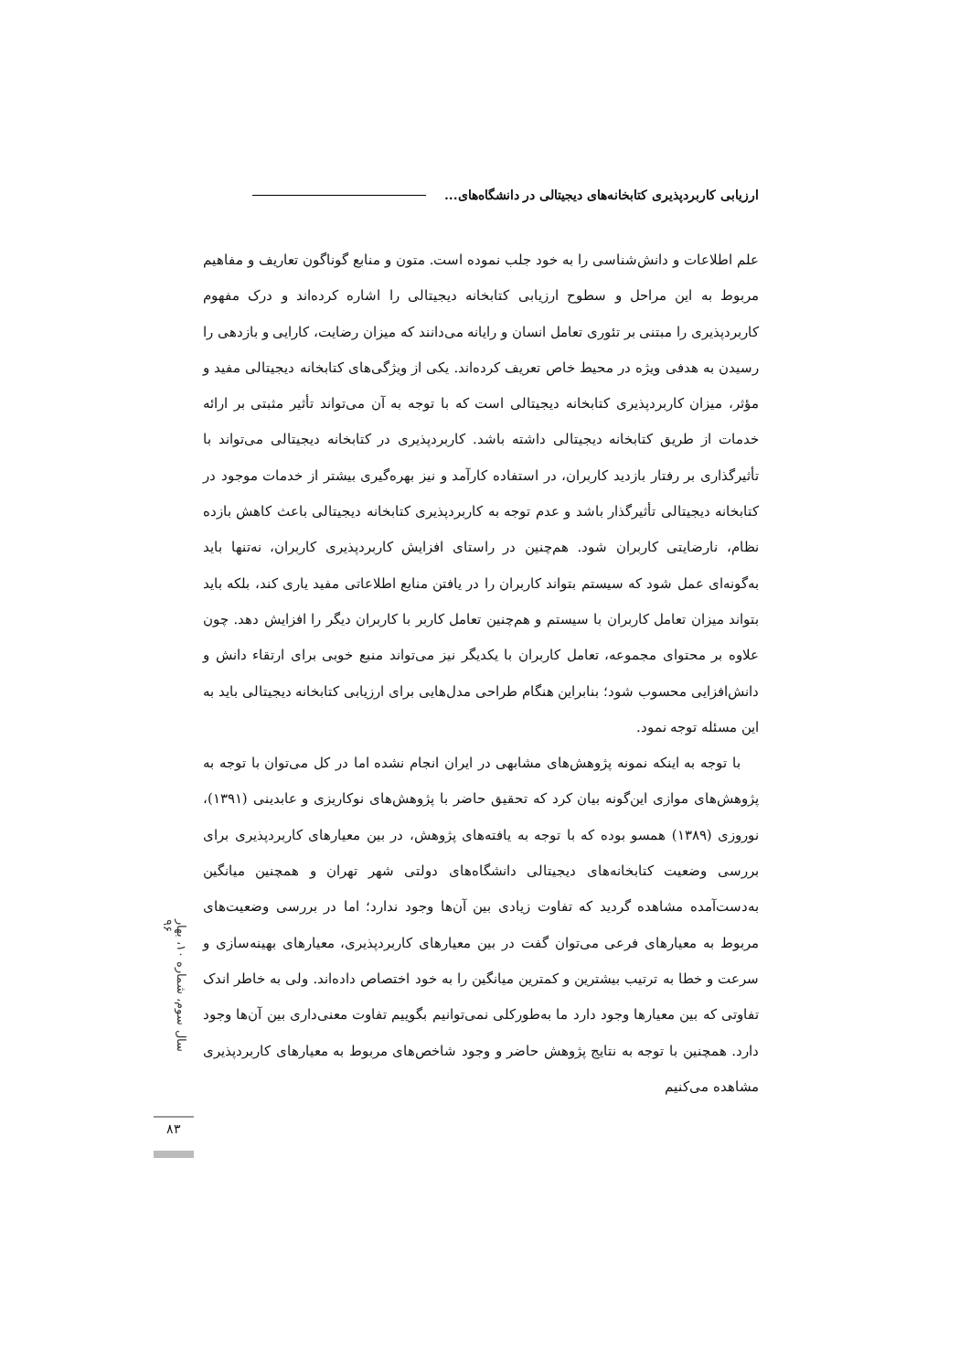ارزیابی کاربردپذیری کتابخانه‌های دیجیتالی در دانشگاه‌های...
علم اطلاعات و دانش‌شناسی را به خود جلب نموده است. متون و منابع گوناگون تعاریف و مفاهیم مربوط به این مراحل و سطوح ارزیابی کتابخانه دیجیتالی را اشاره کرده‌اند و درک مفهوم کاربردپذیری را مبتنی بر تئوری تعامل انسان و رایانه می‌دانند که میزان رضایت، کارایی و بازدهی را رسیدن به هدفی ویژه در محیط خاص تعریف کرده‌اند. یکی از ویژگی‌های کتابخانه دیجیتالی مفید و مؤثر، میزان کاربردپذیری کتابخانه دیجیتالی است که با توجه به آن می‌تواند تأثیر مثبتی بر ارائه خدمات از طریق کتابخانه دیجیتالی داشته باشد. کاربردپذیری در کتابخانه دیجیتالی می‌تواند با تأثیرگذاری بر رفتار بازدید کاربران، در استفاده کارآمد و نیز بهره‌گیری بیشتر از خدمات موجود در کتابخانه دیجیتالی تأثیرگذار باشد و عدم توجه به کاربردپذیری کتابخانه دیجیتالی باعث کاهش بازده نظام، نارضایتی کاربران شود. هم‌چنین در راستای افزایش کاربردپذیری کاربران، نه‌تنها باید به‌گونه‌ای عمل شود که سیستم بتواند کاربران را در یافتن منابع اطلاعاتی مفید یاری کند، بلکه باید بتواند میزان تعامل کاربران با سیستم و هم‌چنین تعامل کاربر با کاربران دیگر را افزایش دهد. چون علاوه بر محتوای مجموعه، تعامل کاربران با یکدیگر نیز می‌تواند منبع خوبی برای ارتقاء دانش و دانش‌افزایی محسوب شود؛ بنابراین هنگام طراحی مدل‌هایی برای ارزیابی کتابخانه دیجیتالی باید به این مسئله توجه نمود.
با توجه به اینکه نمونه پژوهش‌های مشابهی در ایران انجام نشده اما در کل می‌توان با توجه به پژوهش‌های موازی این‌گونه بیان کرد که تحقیق حاضر با پژوهش‌های نوکاریزی و عابدینی (۱۳۹۱)، نوروزی (۱۳۸۹) همسو بوده که با توجه به یافته‌های پژوهش، در بین معیارهای کاربردپذیری برای بررسی وضعیت کتابخانه‌های دیجیتالی دانشگاه‌های دولتی شهر تهران و همچنین میانگین به‌دست‌آمده مشاهده گردید که تفاوت زیادی بین آن‌ها وجود ندارد؛ اما در بررسی وضعیت‌های مربوط به معیارهای فرعی می‌توان گفت در بین معیارهای کاربردپذیری، معیارهای بهینه‌سازی و سرعت و خطا به ترتیب بیشترین و کمترین میانگین را به خود اختصاص داده‌اند. ولی به خاطر اندک تفاوتی که بین معیارها وجود دارد ما به‌طورکلی نمی‌توانیم بگوییم تفاوت معنی‌داری بین آن‌ها وجود دارد. همچنین با توجه به نتایج پژوهش حاضر و وجود شاخص‌های مربوط به معیارهای کاربردپذیری مشاهده می‌کنیم
سال سوم، شماره ۱۰، بهار ۹۶
۸۳